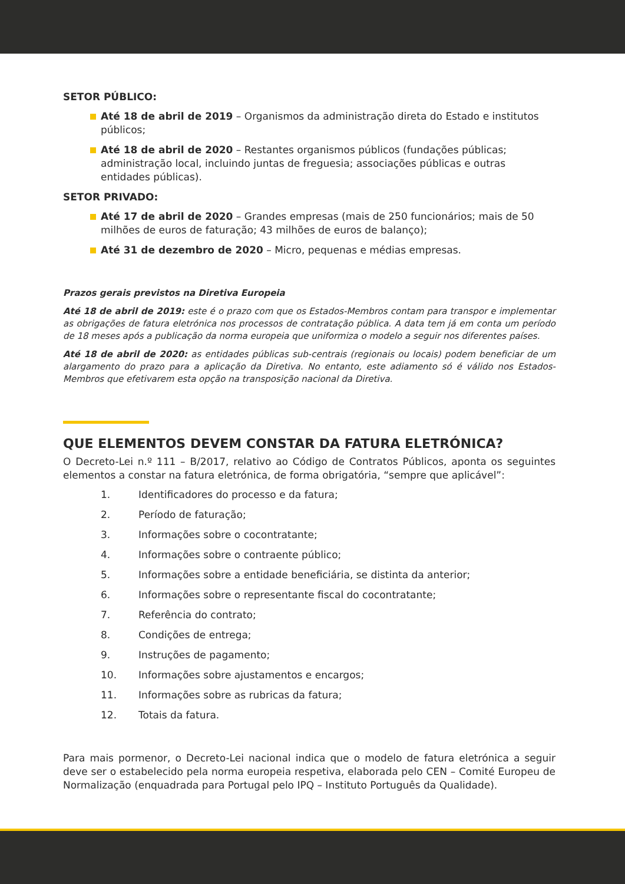SETOR PÚBLICO:
Até 18 de abril de 2019 – Organismos da administração direta do Estado e institutos públicos;
Até 18 de abril de 2020 – Restantes organismos públicos (fundações públicas; administração local, incluindo juntas de freguesia; associações públicas e outras entidades públicas).
SETOR PRIVADO:
Até 17 de abril de 2020 – Grandes empresas (mais de 250 funcionários; mais de 50 milhões de euros de faturação; 43 milhões de euros de balanço);
Até 31 de dezembro de 2020 – Micro, pequenas e médias empresas.
Prazos gerais previstos na Diretiva Europeia
Até 18 de abril de 2019: este é o prazo com que os Estados-Membros contam para transpor e implementar as obrigações de fatura eletrónica nos processos de contratação pública. A data tem já em conta um período de 18 meses após a publicação da norma europeia que uniformiza o modelo a seguir nos diferentes países.
Até 18 de abril de 2020: as entidades públicas sub-centrais (regionais ou locais) podem beneficiar de um alargamento do prazo para a aplicação da Diretiva. No entanto, este adiamento só é válido nos Estados-Membros que efetivarem esta opção na transposição nacional da Diretiva.
QUE ELEMENTOS DEVEM CONSTAR DA FATURA ELETRÓNICA?
O Decreto-Lei n.º 111 – B/2017, relativo ao Código de Contratos Públicos, aponta os seguintes elementos a constar na fatura eletrónica, de forma obrigatória, “sempre que aplicável”:
1. Identificadores do processo e da fatura;
2. Período de faturação;
3. Informações sobre o cocontratante;
4. Informações sobre o contraente público;
5. Informações sobre a entidade beneficiária, se distinta da anterior;
6. Informações sobre o representante fiscal do cocontratante;
7. Referência do contrato;
8. Condições de entrega;
9. Instruções de pagamento;
10. Informações sobre ajustamentos e encargos;
11. Informações sobre as rubricas da fatura;
12. Totais da fatura.
Para mais pormenor, o Decreto-Lei nacional indica que o modelo de fatura eletrónica a seguir deve ser o estabelecido pela norma europeia respetiva, elaborada pelo CEN – Comité Europeu de Normalização (enquadrada para Portugal pelo IPQ – Instituto Português da Qualidade).